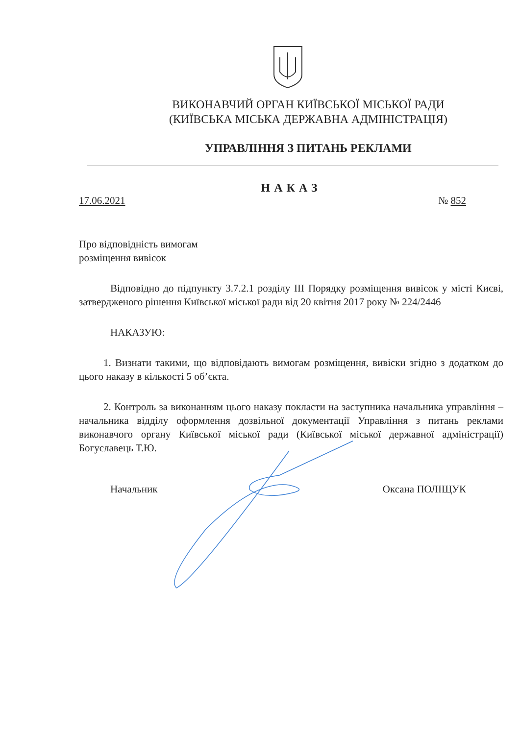ВИКОНАВЧИЙ ОРГАН КИЇВСЬКОЇ МІСЬКОЇ РАДИ
(КИЇВСЬКА МІСЬКА ДЕРЖАВНА АДМІНІСТРАЦІЯ)
УПРАВЛІННЯ З ПИТАНЬ РЕКЛАМИ
НАКАЗ
17.06.2021 № 852
Про відповідність вимогам
розміщення вивісок
Відповідно до підпункту 3.7.2.1 розділу III Порядку розміщення вивісок у місті Києві, затвердженого рішення Київської міської ради від 20 квітня 2017 року № 224/2446
НАКАЗУЮ:
1. Визнати такими, що відповідають вимогам розміщення, вивіски згідно з додатком до цього наказу в кількості 5 об’єкта.
2. Контроль за виконанням цього наказу покласти на заступника начальника управління – начальника відділу оформлення дозвільної документації Управління з питань реклами виконавчого органу Київської міської ради (Київської міської державної адміністрації) Богуславець Т.Ю.
Начальник Оксана ПОЛІЩУК